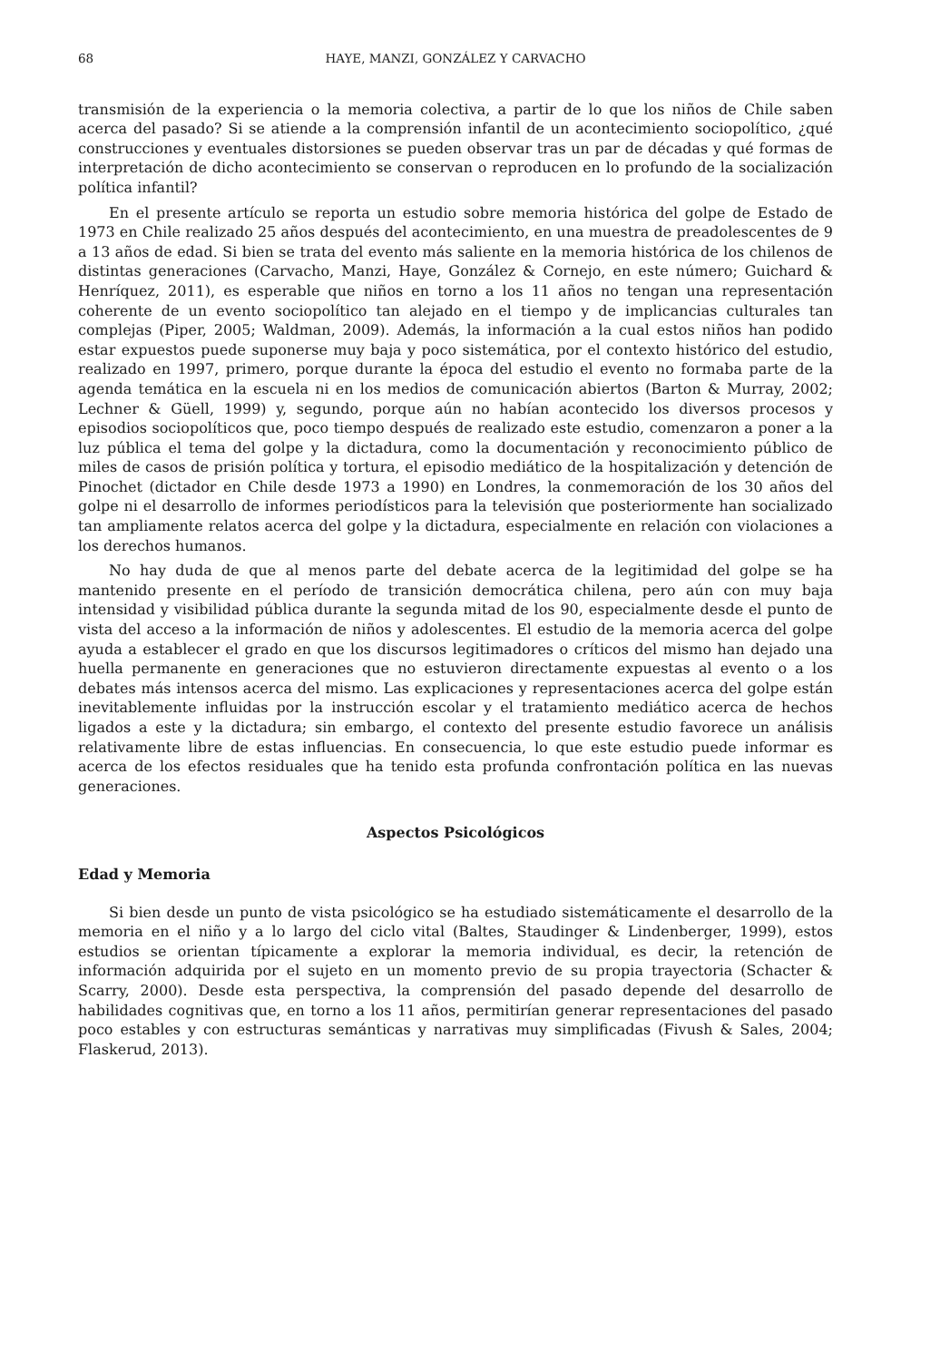68 HAYE, MANZI, GONZÁLEZ Y CARVACHO
transmisión de la experiencia o la memoria colectiva, a partir de lo que los niños de Chile saben acerca del pasado? Si se atiende a la comprensión infantil de un acontecimiento sociopolítico, ¿qué construcciones y eventuales distorsiones se pueden observar tras un par de décadas y qué formas de interpretación de dicho acontecimiento se conservan o reproducen en lo profundo de la socialización política infantil?
En el presente artículo se reporta un estudio sobre memoria histórica del golpe de Estado de 1973 en Chile realizado 25 años después del acontecimiento, en una muestra de preadolescentes de 9 a 13 años de edad. Si bien se trata del evento más saliente en la memoria histórica de los chilenos de distintas generaciones (Carvacho, Manzi, Haye, González & Cornejo, en este número; Guichard & Henríquez, 2011), es esperable que niños en torno a los 11 años no tengan una representación coherente de un evento sociopolítico tan alejado en el tiempo y de implicancias culturales tan complejas (Piper, 2005; Waldman, 2009). Además, la información a la cual estos niños han podido estar expuestos puede suponerse muy baja y poco sistemática, por el contexto histórico del estudio, realizado en 1997, primero, porque durante la época del estudio el evento no formaba parte de la agenda temática en la escuela ni en los medios de comunicación abiertos (Barton & Murray, 2002; Lechner & Güell, 1999) y, segundo, porque aún no habían acontecido los diversos procesos y episodios sociopolíticos que, poco tiempo después de realizado este estudio, comenzaron a poner a la luz pública el tema del golpe y la dictadura, como la documentación y reconocimiento público de miles de casos de prisión política y tortura, el episodio mediático de la hospitalización y detención de Pinochet (dictador en Chile desde 1973 a 1990) en Londres, la conmemoración de los 30 años del golpe ni el desarrollo de informes periodísticos para la televisión que posteriormente han socializado tan ampliamente relatos acerca del golpe y la dictadura, especialmente en relación con violaciones a los derechos humanos.
No hay duda de que al menos parte del debate acerca de la legitimidad del golpe se ha mantenido presente en el período de transición democrática chilena, pero aún con muy baja intensidad y visibilidad pública durante la segunda mitad de los 90, especialmente desde el punto de vista del acceso a la información de niños y adolescentes. El estudio de la memoria acerca del golpe ayuda a establecer el grado en que los discursos legitimadores o críticos del mismo han dejado una huella permanente en generaciones que no estuvieron directamente expuestas al evento o a los debates más intensos acerca del mismo. Las explicaciones y representaciones acerca del golpe están inevitablemente influidas por la instrucción escolar y el tratamiento mediático acerca de hechos ligados a este y la dictadura; sin embargo, el contexto del presente estudio favorece un análisis relativamente libre de estas influencias. En consecuencia, lo que este estudio puede informar es acerca de los efectos residuales que ha tenido esta profunda confrontación política en las nuevas generaciones.
Aspectos Psicológicos
Edad y Memoria
Si bien desde un punto de vista psicológico se ha estudiado sistemáticamente el desarrollo de la memoria en el niño y a lo largo del ciclo vital (Baltes, Staudinger & Lindenberger, 1999), estos estudios se orientan típicamente a explorar la memoria individual, es decir, la retención de información adquirida por el sujeto en un momento previo de su propia trayectoria (Schacter & Scarry, 2000). Desde esta perspectiva, la comprensión del pasado depende del desarrollo de habilidades cognitivas que, en torno a los 11 años, permitirían generar representaciones del pasado poco estables y con estructuras semánticas y narrativas muy simplificadas (Fivush & Sales, 2004; Flaskerud, 2013).